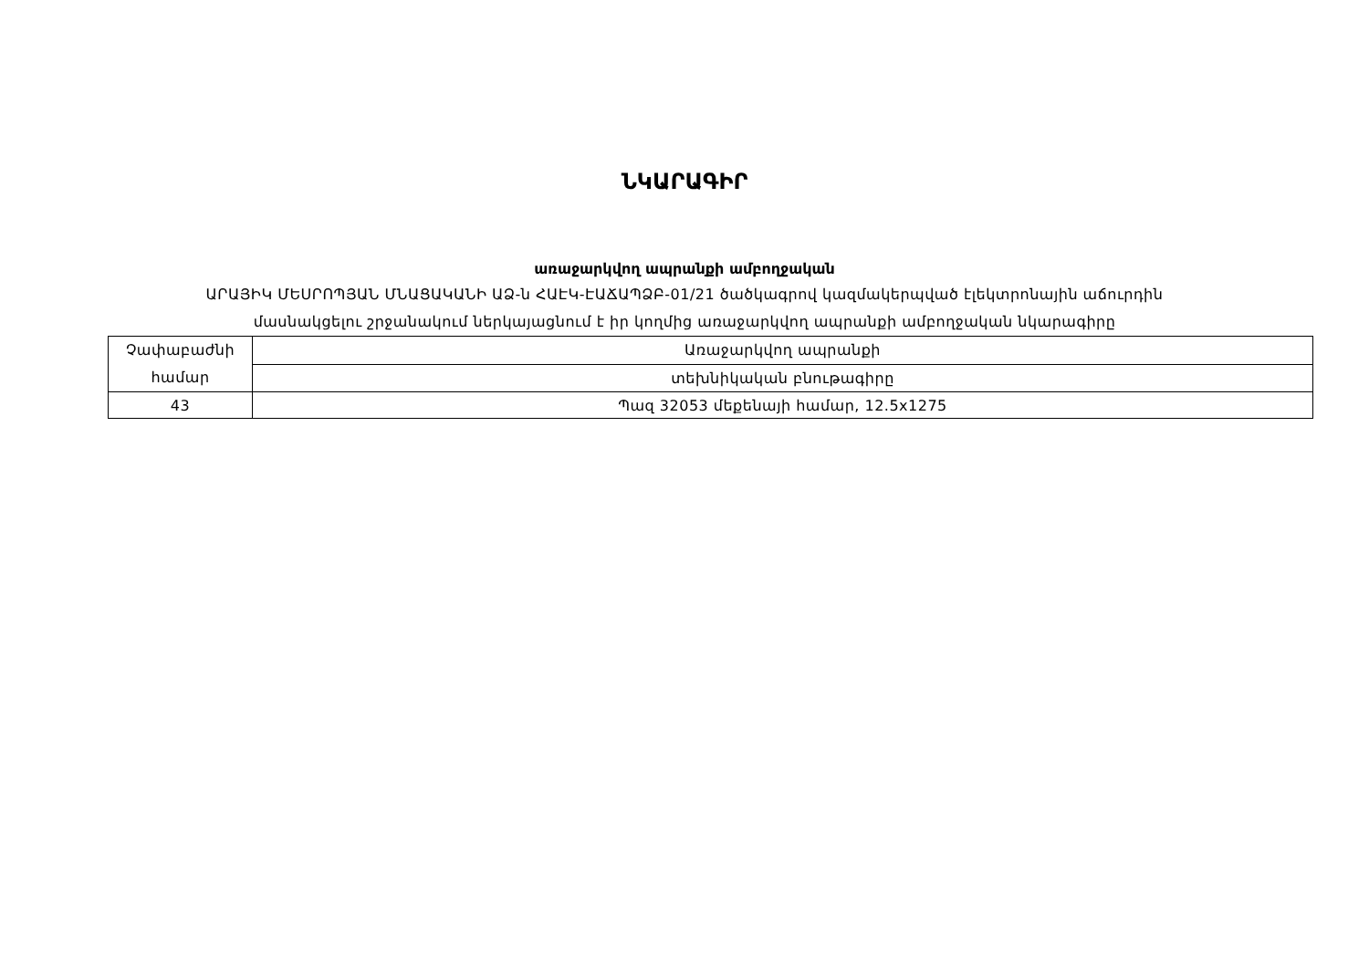ՆԿԱՐԱԳԻՐ
առաջարկվող ապրանքի ամբողջական
ԱՐԱՅԻԿ ՄԵՍՐՈՊՅԱՆ ՄՆԱՑԱԿԱՆԻ ԱՁ-ն ՀԱԷԿ-ԷԱՃԱՊՁԲ-01/21 ծածկագրով կազմակերպված էլեկտրոնային աճուրդին
մասնակցելու շրջանակում ներկայացնում է իր կողմից առաջարկվող ապրանքի ամբողջական նկարագիրը
| Չափաբաժնի համար | Առաջարկվող ապրանքի |
| | տեխնիկական բնութագիրը |
| 43 | Պազ 32053 մեքենայի համար, 12.5x1275 |